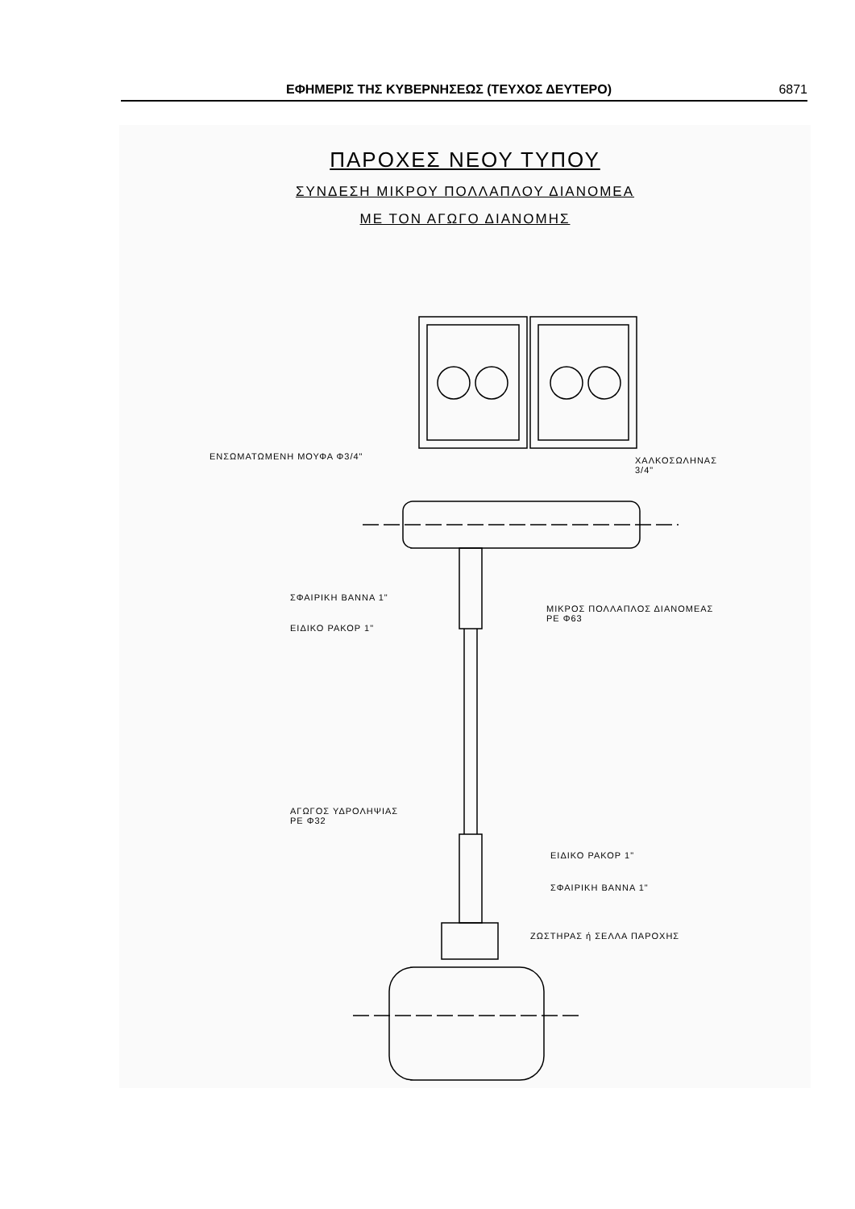ΕΦΗΜΕΡΙΣ ΤΗΣ ΚΥΒΕΡΝΗΣΕΩΣ (ΤΕΥΧΟΣ ΔΕΥΤΕΡΟ) 6871
ΠΑΡΟΧΕΣ ΝΕΟΥ ΤΥΠΟΥ
ΣΥΝΔΕΣΗ ΜΙΚΡΟΥ ΠΟΛΛΑΠΛΟΥ ΔΙΑΝΟΜΕΑ
ΜΕ ΤΟΝ ΑΓΩΓΟ ΔΙΑΝΟΜΗΣ
ΕΝΣΩΜΑΤΩΜΕΝΗ ΜΟΥΦΑ Φ3/4"
ΧΑΛΚΟΣΩΛΗΝΑΣ
3/4"
ΣΦΑΙΡΙΚΗ ΒΑΝΝΑ 1"
ΕΙΔΙΚΟ ΡΑΚΟΡ 1"
ΜΙΚΡΟΣ ΠΟΛΛΑΠΛΟΣ ΔΙΑΝΟΜΕΑΣ
PE Φ63
ΑΓΩΓΟΣ ΥΔΡΟΛΗΨΙΑΣ
PE Φ32
ΕΙΔΙΚΟ ΡΑΚΟΡ 1"
ΣΦΑΙΡΙΚΗ ΒΑΝΝΑ 1"
ΖΩΣΤΗΡΑΣ ή ΣΕΛΛΑ ΠΑΡΟΧΗΣ